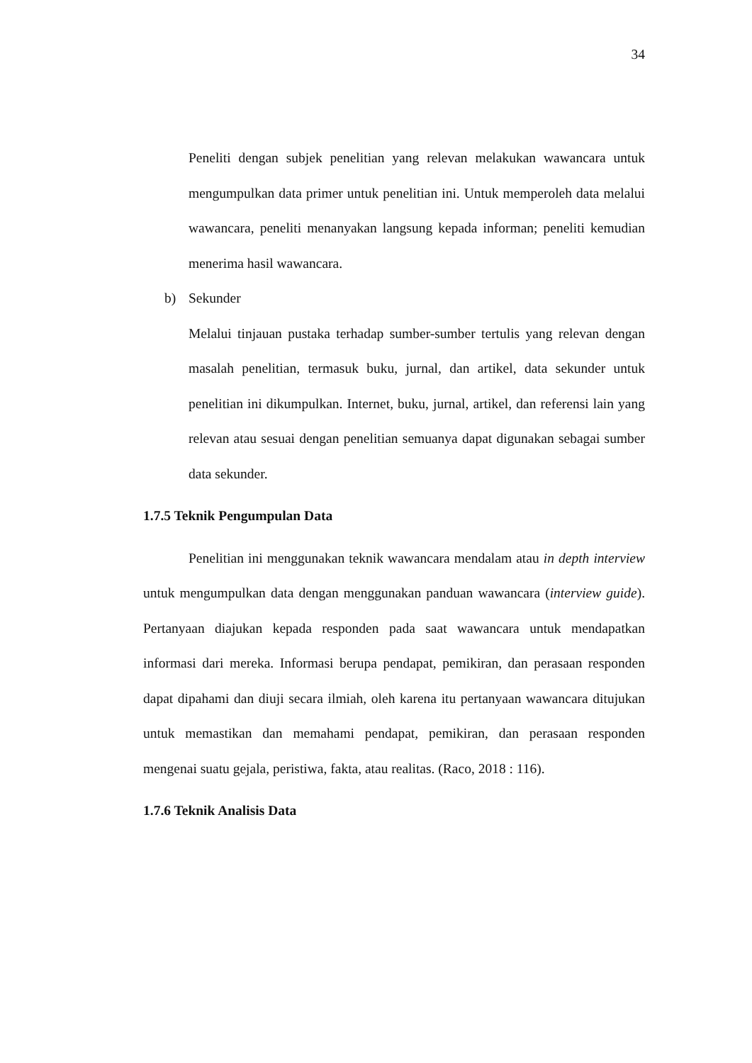34
Peneliti dengan subjek penelitian yang relevan melakukan wawancara untuk mengumpulkan data primer untuk penelitian ini. Untuk memperoleh data melalui wawancara, peneliti menanyakan langsung kepada informan; peneliti kemudian menerima hasil wawancara.
b) Sekunder
Melalui tinjauan pustaka terhadap sumber-sumber tertulis yang relevan dengan masalah penelitian, termasuk buku, jurnal, dan artikel, data sekunder untuk penelitian ini dikumpulkan. Internet, buku, jurnal, artikel, dan referensi lain yang relevan atau sesuai dengan penelitian semuanya dapat digunakan sebagai sumber data sekunder.
1.7.5 Teknik Pengumpulan Data
Penelitian ini menggunakan teknik wawancara mendalam atau in depth interview untuk mengumpulkan data dengan menggunakan panduan wawancara (interview guide). Pertanyaan diajukan kepada responden pada saat wawancara untuk mendapatkan informasi dari mereka. Informasi berupa pendapat, pemikiran, dan perasaan responden dapat dipahami dan diuji secara ilmiah, oleh karena itu pertanyaan wawancara ditujukan untuk memastikan dan memahami pendapat, pemikiran, dan perasaan responden mengenai suatu gejala, peristiwa, fakta, atau realitas. (Raco, 2018 : 116).
1.7.6 Teknik Analisis Data